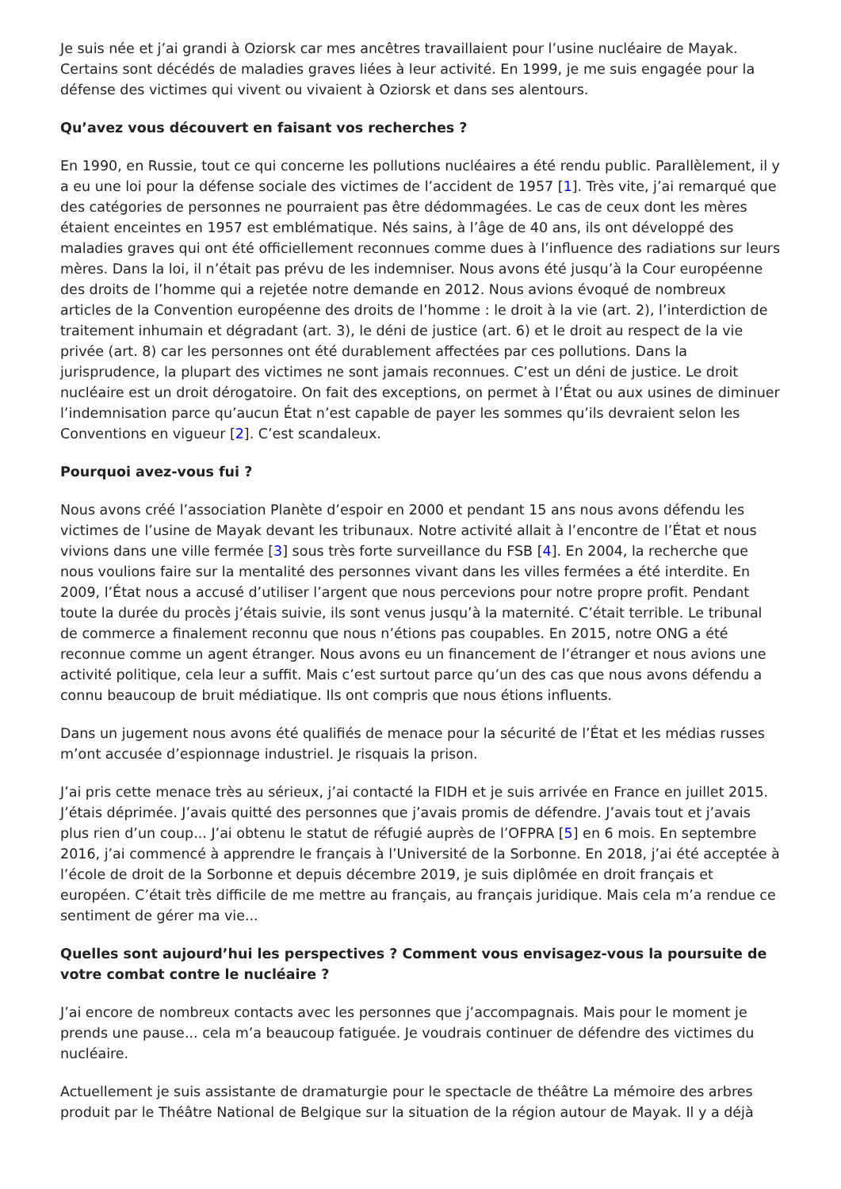Je suis née et j’ai grandi à Oziorsk car mes ancêtres travaillaient pour l’usine nucléaire de Mayak. Certains sont décédés de maladies graves liées à leur activité. En 1999, je me suis engagée pour la défense des victimes qui vivent ou vivaient à Oziorsk et dans ses alentours.
Qu’avez vous découvert en faisant vos recherches ?
En 1990, en Russie, tout ce qui concerne les pollutions nucléaires a été rendu public. Parallèlement, il y a eu une loi pour la défense sociale des victimes de l’accident de 1957 [1]. Très vite, j’ai remarqué que des catégories de personnes ne pourraient pas être dédommagées. Le cas de ceux dont les mères étaient enceintes en 1957 est emblématique. Nés sains, à l’âge de 40 ans, ils ont développé des maladies graves qui ont été officiellement reconnues comme dues à l’influence des radiations sur leurs mères. Dans la loi, il n’était pas prévu de les indemniser. Nous avons été jusqu’à la Cour européenne des droits de l’homme qui a rejetée notre demande en 2012. Nous avions évoqué de nombreux articles de la Convention européenne des droits de l’homme : le droit à la vie (art. 2), l’interdiction de traitement inhumain et dégradant (art. 3), le déni de justice (art. 6) et le droit au respect de la vie privée (art. 8) car les personnes ont été durablement affectées par ces pollutions. Dans la jurisprudence, la plupart des victimes ne sont jamais reconnues. C’est un déni de justice. Le droit nucléaire est un droit dérogatoire. On fait des exceptions, on permet à l’État ou aux usines de diminuer l’indemnisation parce qu’aucun État n’est capable de payer les sommes qu’ils devraient selon les Conventions en vigueur [2]. C’est scandaleux.
Pourquoi avez-vous fui ?
Nous avons créé l’association Planète d’espoir en 2000 et pendant 15 ans nous avons défendu les victimes de l’usine de Mayak devant les tribunaux. Notre activité allait à l’encontre de l’État et nous vivions dans une ville fermée [3] sous très forte surveillance du FSB [4]. En 2004, la recherche que nous voulions faire sur la mentalité des personnes vivant dans les villes fermées a été interdite. En 2009, l’État nous a accusé d’utiliser l’argent que nous percevions pour notre propre profit. Pendant toute la durée du procès j’étais suivie, ils sont venus jusqu’à la maternité. C’était terrible. Le tribunal de commerce a finalement reconnu que nous n’étions pas coupables. En 2015, notre ONG a été reconnue comme un agent étranger. Nous avons eu un financement de l’étranger et nous avions une activité politique, cela leur a suffit. Mais c’est surtout parce qu’un des cas que nous avons défendu a connu beaucoup de bruit médiatique. Ils ont compris que nous étions influents.
Dans un jugement nous avons été qualifiés de menace pour la sécurité de l’État et les médias russes m’ont accusée d’espionnage industriel. Je risquais la prison.
J’ai pris cette menace très au sérieux, j’ai contacté la FIDH et je suis arrivée en France en juillet 2015. J’étais déprimée. J’avais quitté des personnes que j’avais promis de défendre. J’avais tout et j’avais plus rien d’un coup... J’ai obtenu le statut de réfugié auprès de l’OFPRA [5] en 6 mois. En septembre 2016, j’ai commencé à apprendre le français à l’Université de la Sorbonne. En 2018, j’ai été acceptée à l’école de droit de la Sorbonne et depuis décembre 2019, je suis diplômée en droit français et européen. C’était très difficile de me mettre au français, au français juridique. Mais cela m’a rendue ce sentiment de gérer ma vie...
Quelles sont aujourd’hui les perspectives ? Comment vous envisagez-vous la poursuite de votre combat contre le nucléaire ?
J’ai encore de nombreux contacts avec les personnes que j’accompagnais. Mais pour le moment je prends une pause... cela m’a beaucoup fatiguée. Je voudrais continuer de défendre des victimes du nucléaire.
Actuellement je suis assistante de dramaturgie pour le spectacle de théâtre La mémoire des arbres produit par le Théâtre National de Belgique sur la situation de la région autour de Mayak. Il y a déjà